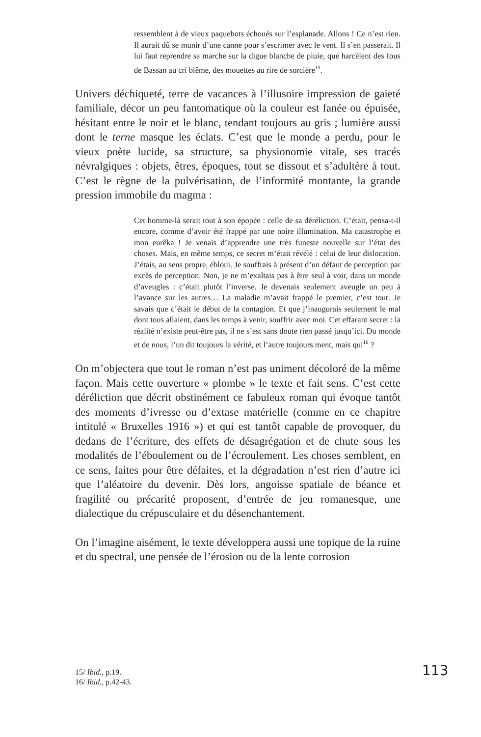ressemblent à de vieux paquebots échoués sur l’esplanade. Allons ! Ce n’est rien. Il aurait dû se munir d’une canne pour s’escrimer avec le vent. Il s’en passerait. Il lui faut reprendre sa marche sur la digue blanche de pluie, que harcèlent des fous de Bassan au cri blême, des mouettes au rire de sorcière<sup>15</sup>.
Univers déchiqueté, terre de vacances à l’illusoire impression de gaieté familiale, décor un peu fantomatique où la couleur est fanée ou épuisée, hésitant entre le noir et le blanc, tendant toujours au gris ; lumière aussi dont le terne masque les éclats. C’est que le monde a perdu, pour le vieux poète lucide, sa structure, sa physionomie vitale, ses tracés névralgiques : objets, êtres, époques, tout se dissout et s’adultère à tout. C’est le règne de la pulvérisation, de l’informité montante, la grande pression immobile du magma :
Cet homme-là serait tout à son épopée : celle de sa déréliction. C’était, pensa-t-il encore, comme d’avoir été frappé par une noire illumination. Ma catastrophe et mon eurêka ! Je venais d’apprendre une très funeste nouvelle sur l’état des choses. Mais, en même temps, ce secret m’était révélé : celui de leur dislocation. J’étais, au sens propre, ébloui. Je souffrais à présent d’un défaut de perception par excès de perception. Non, je ne m’exaltais pas à être seul à voir, dans un monde d’aveugles : c’était plutôt l’inverse. Je devenais seulement aveugle un peu à l’avance sur les autres… La maladie m’avait frappé le premier, c’est tout. Je savais que c’était le début de la contagion. Et que j’inaugurais seulement le mal dont tous allaient, dans les temps à venir, souffrir avec moi. Cet effarant secret : la réalité n’existe peut-être pas, il ne s’est sans doute rien passé jusqu’ici. Du monde et de nous, l’un dit toujours la vérité, et l’autre toujours ment, mais qui<sup>16</sup> ?
On m’objectera que tout le roman n’est pas uniment décoloré de la même façon. Mais cette ouverture « plombe » le texte et fait sens. C’est cette déréliction que décrit obstinément ce fabuleux roman qui évoque tantôt des moments d’ivresse ou d’extase matérielle (comme en ce chapitre intitulé « Bruxelles 1916 ») et qui est tantôt capable de provoquer, du dedans de l’écriture, des effets de désagrégation et de chute sous les modalités de l’éboulement ou de l’écroulement. Les choses semblent, en ce sens, faites pour être défaites, et la dégradation n’est rien d’autre ici que l’aléatoire du devenir. Dès lors, angoisse spatiale de béance et fragilité ou précarité proposent, d’entrée de jeu romanesque, une dialectique du crépusculaire et du désenchantement.
On l’imagine aisément, le texte développera aussi une topique de la ruine et du spectral, une pensée de l’érosion ou de la lente corrosion
15/ Ibid., p.19.
16/ Ibid., p.42-43.
113